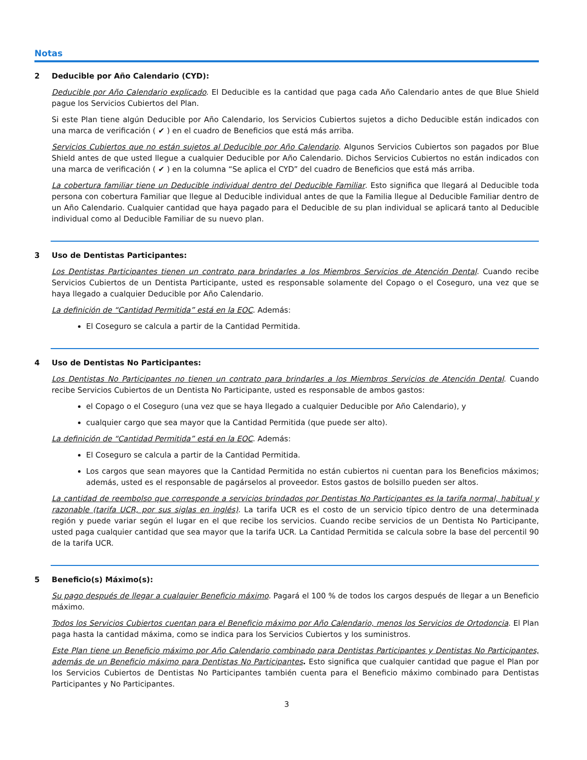Notas
2 Deducible por Año Calendario (CYD):
Deducible por Año Calendario explicado. El Deducible es la cantidad que paga cada Año Calendario antes de que Blue Shield pague los Servicios Cubiertos del Plan.
Si este Plan tiene algún Deducible por Año Calendario, los Servicios Cubiertos sujetos a dicho Deducible están indicados con una marca de verificación ( ✔ ) en el cuadro de Beneficios que está más arriba.
Servicios Cubiertos que no están sujetos al Deducible por Año Calendario. Algunos Servicios Cubiertos son pagados por Blue Shield antes de que usted llegue a cualquier Deducible por Año Calendario. Dichos Servicios Cubiertos no están indicados con una marca de verificación ( ✔ ) en la columna “Se aplica el CYD” del cuadro de Beneficios que está más arriba.
La cobertura familiar tiene un Deducible individual dentro del Deducible Familiar. Esto significa que llegará al Deducible toda persona con cobertura Familiar que llegue al Deducible individual antes de que la Familia llegue al Deducible Familiar dentro de un Año Calendario. Cualquier cantidad que haya pagado para el Deducible de su plan individual se aplicará tanto al Deducible individual como al Deducible Familiar de su nuevo plan.
3 Uso de Dentistas Participantes:
Los Dentistas Participantes tienen un contrato para brindarles a los Miembros Servicios de Atención Dental. Cuando recibe Servicios Cubiertos de un Dentista Participante, usted es responsable solamente del Copago o el Coseguro, una vez que se haya llegado a cualquier Deducible por Año Calendario.
La definición de “Cantidad Permitida” está en la EOC. Además:
El Coseguro se calcula a partir de la Cantidad Permitida.
4 Uso de Dentistas No Participantes:
Los Dentistas No Participantes no tienen un contrato para brindarles a los Miembros Servicios de Atención Dental. Cuando recibe Servicios Cubiertos de un Dentista No Participante, usted es responsable de ambos gastos:
el Copago o el Coseguro (una vez que se haya llegado a cualquier Deducible por Año Calendario), y
cualquier cargo que sea mayor que la Cantidad Permitida (que puede ser alto).
La definición de “Cantidad Permitida” está en la EOC. Además:
El Coseguro se calcula a partir de la Cantidad Permitida.
Los cargos que sean mayores que la Cantidad Permitida no están cubiertos ni cuentan para los Beneficios máximos; además, usted es el responsable de pagárselos al proveedor. Estos gastos de bolsillo pueden ser altos.
La cantidad de reembolso que corresponde a servicios brindados por Dentistas No Participantes es la tarifa normal, habitual y razonable (tarifa UCR, por sus siglas en inglés). La tarifa UCR es el costo de un servicio típico dentro de una determinada región y puede variar según el lugar en el que recibe los servicios. Cuando recibe servicios de un Dentista No Participante, usted paga cualquier cantidad que sea mayor que la tarifa UCR. La Cantidad Permitida se calcula sobre la base del percentil 90 de la tarifa UCR.
5 Beneficio(s) Máximo(s):
Su pago después de llegar a cualquier Beneficio máximo. Pagará el 100 % de todos los cargos después de llegar a un Beneficio máximo.
Todos los Servicios Cubiertos cuentan para el Beneficio máximo por Año Calendario, menos los Servicios de Ortodoncia. El Plan paga hasta la cantidad máxima, como se indica para los Servicios Cubiertos y los suministros.
Este Plan tiene un Beneficio máximo por Año Calendario combinado para Dentistas Participantes y Dentistas No Participantes, además de un Beneficio máximo para Dentistas No Participantes. Esto significa que cualquier cantidad que pague el Plan por los Servicios Cubiertos de Dentistas No Participantes también cuenta para el Beneficio máximo combinado para Dentistas Participantes y No Participantes.
3